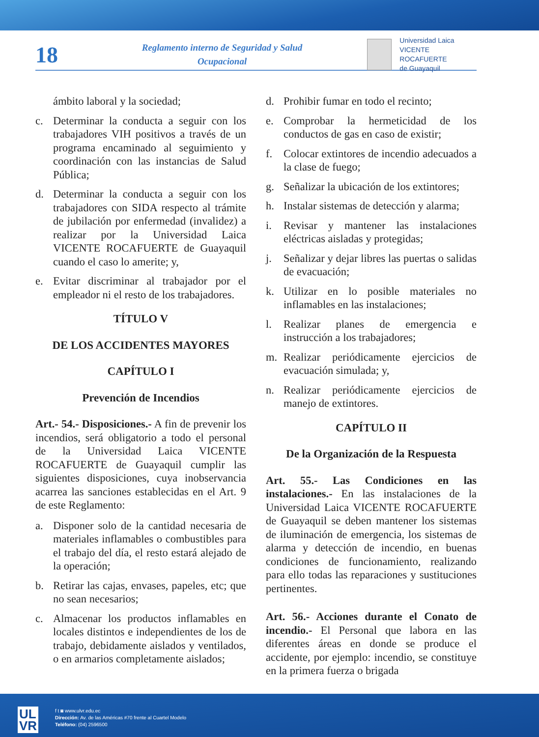18
Reglamento interno de Seguridad y Salud
Ocupacional
Universidad Laica
VICENTE ROCAFUERTE
de Guayaquil
ámbito laboral y la sociedad;
c. Determinar la conducta a seguir con los trabajadores VIH positivos a través de un programa encaminado al seguimiento y coordinación con las instancias de Salud Pública;
d. Determinar la conducta a seguir con los trabajadores con SIDA respecto al trámite de jubilación por enfermedad (invalidez) a realizar por la Universidad Laica VICENTE ROCAFUERTE de Guayaquil cuando el caso lo amerite; y,
e. Evitar discriminar al trabajador por el empleador ni el resto de los trabajadores.
TÍTULO V
DE LOS ACCIDENTES MAYORES
CAPÍTULO I
Prevención de Incendios
Art.- 54.- Disposiciones.- A fin de prevenir los incendios, será obligatorio a todo el personal de la Universidad Laica VICENTE ROCAFUERTE de Guayaquil cumplir las siguientes disposiciones, cuya inobservancia acarrea las sanciones establecidas en el Art. 9 de este Reglamento:
a. Disponer solo de la cantidad necesaria de materiales inflamables o combustibles para el trabajo del día, el resto estará alejado de la operación;
b. Retirar las cajas, envases, papeles, etc; que no sean necesarios;
c. Almacenar los productos inflamables en locales distintos e independientes de los de trabajo, debidamente aislados y ventilados, o en armarios completamente aislados;
d. Prohibir fumar en todo el recinto;
e. Comprobar la hermeticidad de los conductos de gas en caso de existir;
f. Colocar extintores de incendio adecuados a la clase de fuego;
g. Señalizar la ubicación de los extintores;
h. Instalar sistemas de detección y alarma;
i. Revisar y mantener las instalaciones eléctricas aisladas y protegidas;
j. Señalizar y dejar libres las puertas o salidas de evacuación;
k. Utilizar en lo posible materiales no inflamables en las instalaciones;
l. Realizar planes de emergencia e instrucción a los trabajadores;
m. Realizar periódicamente ejercicios de evacuación simulada; y,
n. Realizar periódicamente ejercicios de manejo de extintores.
CAPÍTULO II
De la Organización de la Respuesta
Art. 55.- Las Condiciones en las instalaciones.- En las instalaciones de la Universidad Laica VICENTE ROCAFUERTE de Guayaquil se deben mantener los sistemas de iluminación de emergencia, los sistemas de alarma y detección de incendio, en buenas condiciones de funcionamiento, realizando para ello todas las reparaciones y sustituciones pertinentes.
Art. 56.- Acciones durante el Conato de incendio.- El Personal que labora en las diferentes áreas en donde se produce el accidente, por ejemplo: incendio, se constituye en la primera fuerza o brigada
UL
VR
f t ◙ www.ulvr.edu.ec
Dirección: Av. de las Américas #70 frente al Cuartel Modelo
Teléfono: (04) 2596500